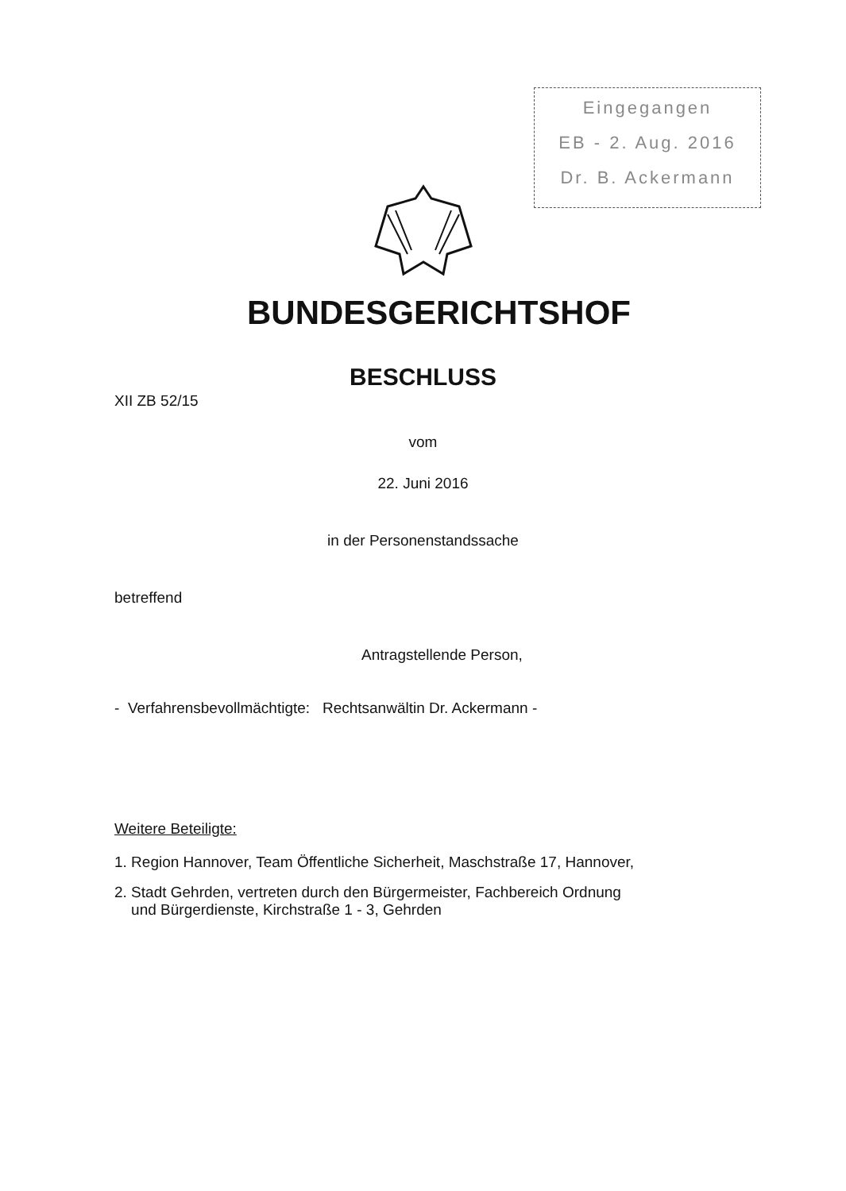Eingegangen
EB - 2. Aug. 2016
Dr. B. Ackermann
BUNDESGERICHTSHOF
BESCHLUSS
XII ZB 52/15
vom
22. Juni 2016
in der Personenstandssache
betreffend
Antragstellende Person,
- Verfahrensbevollmächtigte: Rechtsanwältin Dr. Ackermann -
Weitere Beteiligte:
1. Region Hannover, Team Öffentliche Sicherheit, Maschstraße 17, Hannover,
2. Stadt Gehrden, vertreten durch den Bürgermeister, Fachbereich Ordnung
und Bürgerdienste, Kirchstraße 1 - 3, Gehrden